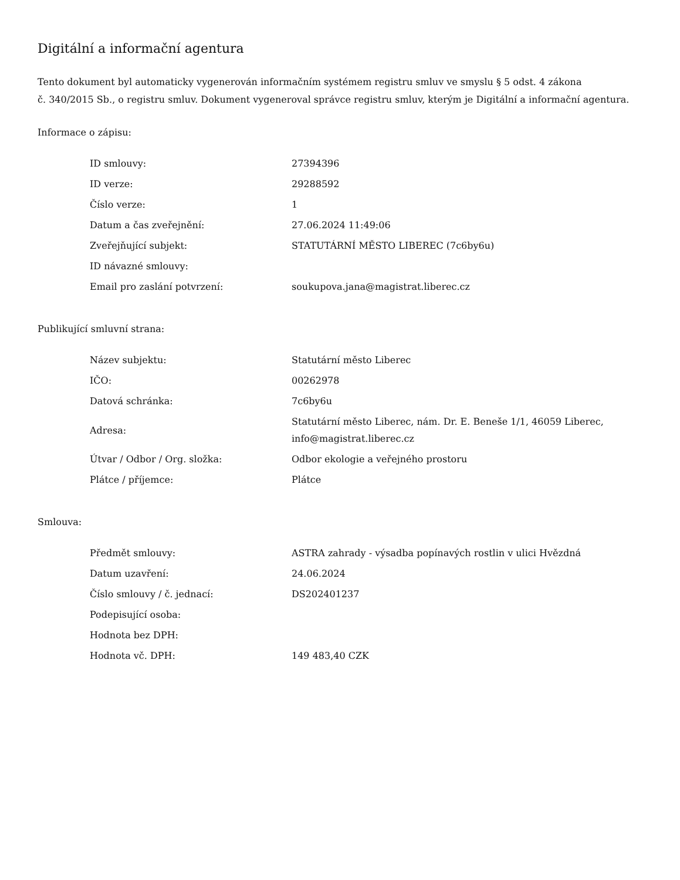Digitální a informační agentura
Tento dokument byl automaticky vygenerován informačním systémem registru smluv ve smyslu § 5 odst. 4 zákona
č. 340/2015 Sb., o registru smluv. Dokument vygeneroval správce registru smluv, kterým je Digitální a informační agentura.
Informace o zápisu:
| ID smlouvy: | 27394396 |
| ID verze: | 29288592 |
| Číslo verze: | 1 |
| Datum a čas zveřejnění: | 27.06.2024 11:49:06 |
| Zveřejňující subjekt: | STATUTÁRNÍ MĚSTO LIBEREC (7c6by6u) |
| ID návazné smlouvy: | |
| Email pro zaslání potvrzení: | soukupova.jana@magistrat.liberec.cz |
Publikující smluvní strana:
| Název subjektu: | Statutární město Liberec |
| IČO: | 00262978 |
| Datová schránka: | 7c6by6u |
| Adresa: | Statutární město Liberec, nám. Dr. E. Beneše 1/1, 46059 Liberec, info@magistrat.liberec.cz |
| Útvar / Odbor / Org. složka: | Odbor ekologie a veřejného prostoru |
| Plátce / příjemce: | Plátce |
Smlouva:
| Předmět smlouvy: | ASTRA zahrady - výsadba popínavých rostlin v ulici Hvězdná |
| Datum uzavření: | 24.06.2024 |
| Číslo smlouvy / č. jednací: | DS202401237 |
| Podepisující osoba: | |
| Hodnota bez DPH: | |
| Hodnota vč. DPH: | 149 483,40 CZK |